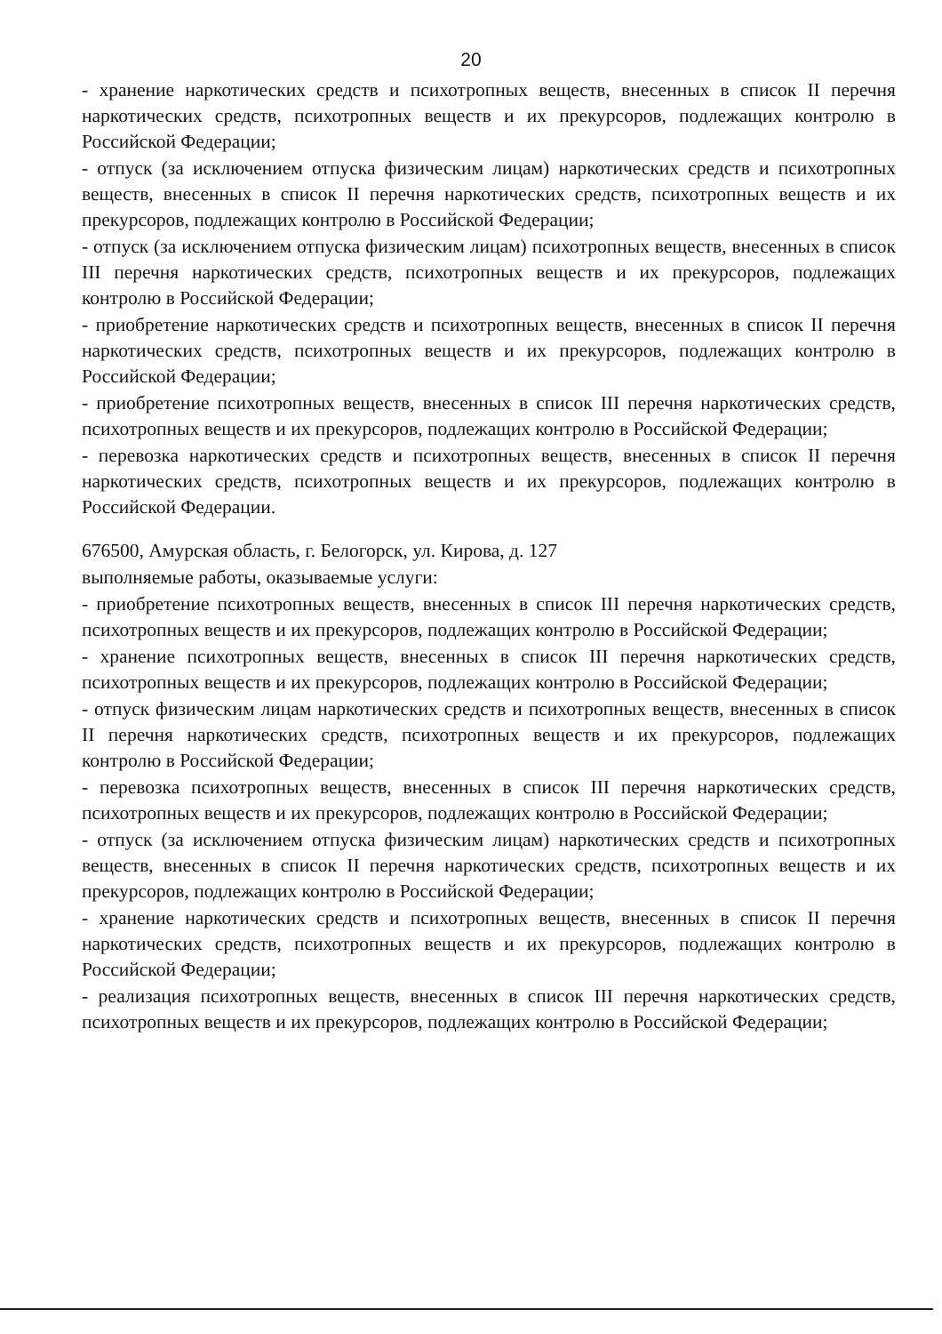20
- хранение наркотических средств и психотропных веществ, внесенных в список II перечня наркотических средств, психотропных веществ и их прекурсоров, подлежащих контролю в Российской Федерации;
- отпуск (за исключением отпуска физическим лицам) наркотических средств и психотропных веществ, внесенных в список II перечня наркотических средств, психотропных веществ и их прекурсоров, подлежащих контролю в Российской Федерации;
- отпуск (за исключением отпуска физическим лицам) психотропных веществ, внесенных в список III перечня наркотических средств, психотропных веществ и их прекурсоров, подлежащих контролю в Российской Федерации;
- приобретение наркотических средств и психотропных веществ, внесенных в список II перечня наркотических средств, психотропных веществ и их прекурсоров, подлежащих контролю в Российской Федерации;
- приобретение психотропных веществ, внесенных в список III перечня наркотических средств, психотропных веществ и их прекурсоров, подлежащих контролю в Российской Федерации;
- перевозка наркотических средств и психотропных веществ, внесенных в список II перечня наркотических средств, психотропных веществ и их прекурсоров, подлежащих контролю в Российской Федерации.
676500, Амурская область, г. Белогорск, ул. Кирова, д. 127
выполняемые работы, оказываемые услуги:
- приобретение психотропных веществ, внесенных в список III перечня наркотических средств, психотропных веществ и их прекурсоров, подлежащих контролю в Российской Федерации;
- хранение психотропных веществ, внесенных в список III перечня наркотических средств, психотропных веществ и их прекурсоров, подлежащих контролю в Российской Федерации;
- отпуск физическим лицам наркотических средств и психотропных веществ, внесенных в список II перечня наркотических средств, психотропных веществ и их прекурсоров, подлежащих контролю в Российской Федерации;
- перевозка психотропных веществ, внесенных в список III перечня наркотических средств, психотропных веществ и их прекурсоров, подлежащих контролю в Российской Федерации;
- отпуск (за исключением отпуска физическим лицам) наркотических средств и психотропных веществ, внесенных в список II перечня наркотических средств, психотропных веществ и их прекурсоров, подлежащих контролю в Российской Федерации;
- хранение наркотических средств и психотропных веществ, внесенных в список II перечня наркотических средств, психотропных веществ и их прекурсоров, подлежащих контролю в Российской Федерации;
- реализация психотропных веществ, внесенных в список III перечня наркотических средств, психотропных веществ и их прекурсоров, подлежащих контролю в Российской Федерации;